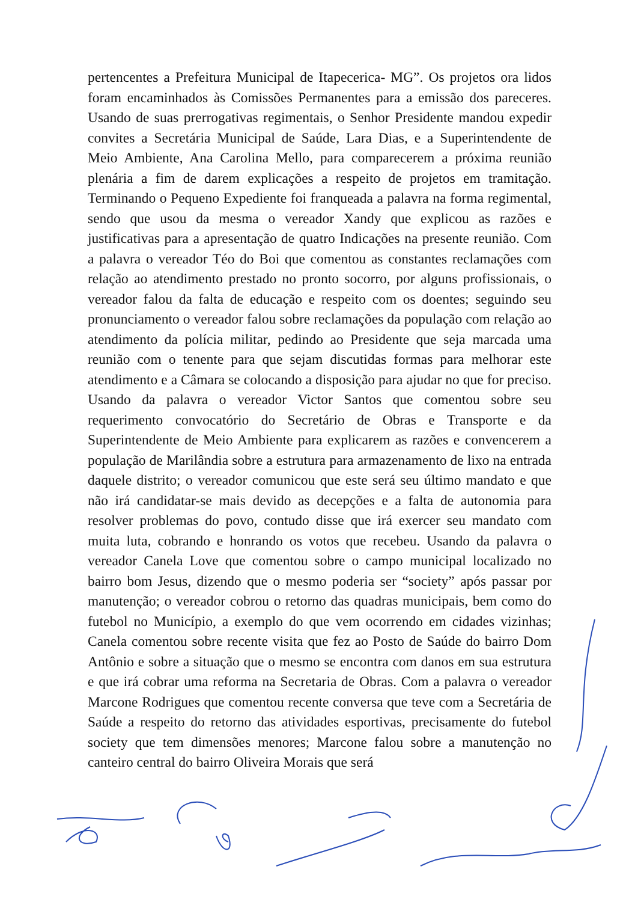pertencentes a Prefeitura Municipal de Itapecerica- MG”. Os projetos ora lidos foram encaminhados às Comissões Permanentes para a emissão dos pareceres. Usando de suas prerrogativas regimentais, o Senhor Presidente mandou expedir convites a Secretária Municipal de Saúde, Lara Dias, e a Superintendente de Meio Ambiente, Ana Carolina Mello, para comparecerem a próxima reunião plenária a fim de darem explicações a respeito de projetos em tramitação. Terminando o Pequeno Expediente foi franqueada a palavra na forma regimental, sendo que usou da mesma o vereador Xandy que explicou as razões e justificativas para a apresentação de quatro Indicações na presente reunião. Com a palavra o vereador Téo do Boi que comentou as constantes reclamações com relação ao atendimento prestado no pronto socorro, por alguns profissionais, o vereador falou da falta de educação e respeito com os doentes; seguindo seu pronunciamento o vereador falou sobre reclamações da população com relação ao atendimento da polícia militar, pedindo ao Presidente que seja marcada uma reunião com o tenente para que sejam discutidas formas para melhorar este atendimento e a Câmara se colocando a disposição para ajudar no que for preciso. Usando da palavra o vereador Victor Santos que comentou sobre seu requerimento convocatório do Secretário de Obras e Transporte e da Superintendente de Meio Ambiente para explicarem as razões e convencerem a população de Marilândia sobre a estrutura para armazenamento de lixo na entrada daquele distrito; o vereador comunicou que este será seu último mandato e que não irá candidatar-se mais devido as decepções e a falta de autonomia para resolver problemas do povo, contudo disse que irá exercer seu mandato com muita luta, cobrando e honrando os votos que recebeu. Usando da palavra o vereador Canela Love que comentou sobre o campo municipal localizado no bairro bom Jesus, dizendo que o mesmo poderia ser “society” após passar por manutenção; o vereador cobrou o retorno das quadras municipais, bem como do futebol no Município, a exemplo do que vem ocorrendo em cidades vizinhas; Canela comentou sobre recente visita que fez ao Posto de Saúde do bairro Dom Antônio e sobre a situação que o mesmo se encontra com danos em sua estrutura e que irá cobrar uma reforma na Secretaria de Obras. Com a palavra o vereador Marcone Rodrigues que comentou recente conversa que teve com a Secretária de Saúde a respeito do retorno das atividades esportivas, precisamente do futebol society que tem dimensões menores; Marcone falou sobre a manutenção no canteiro central do bairro Oliveira Morais que será